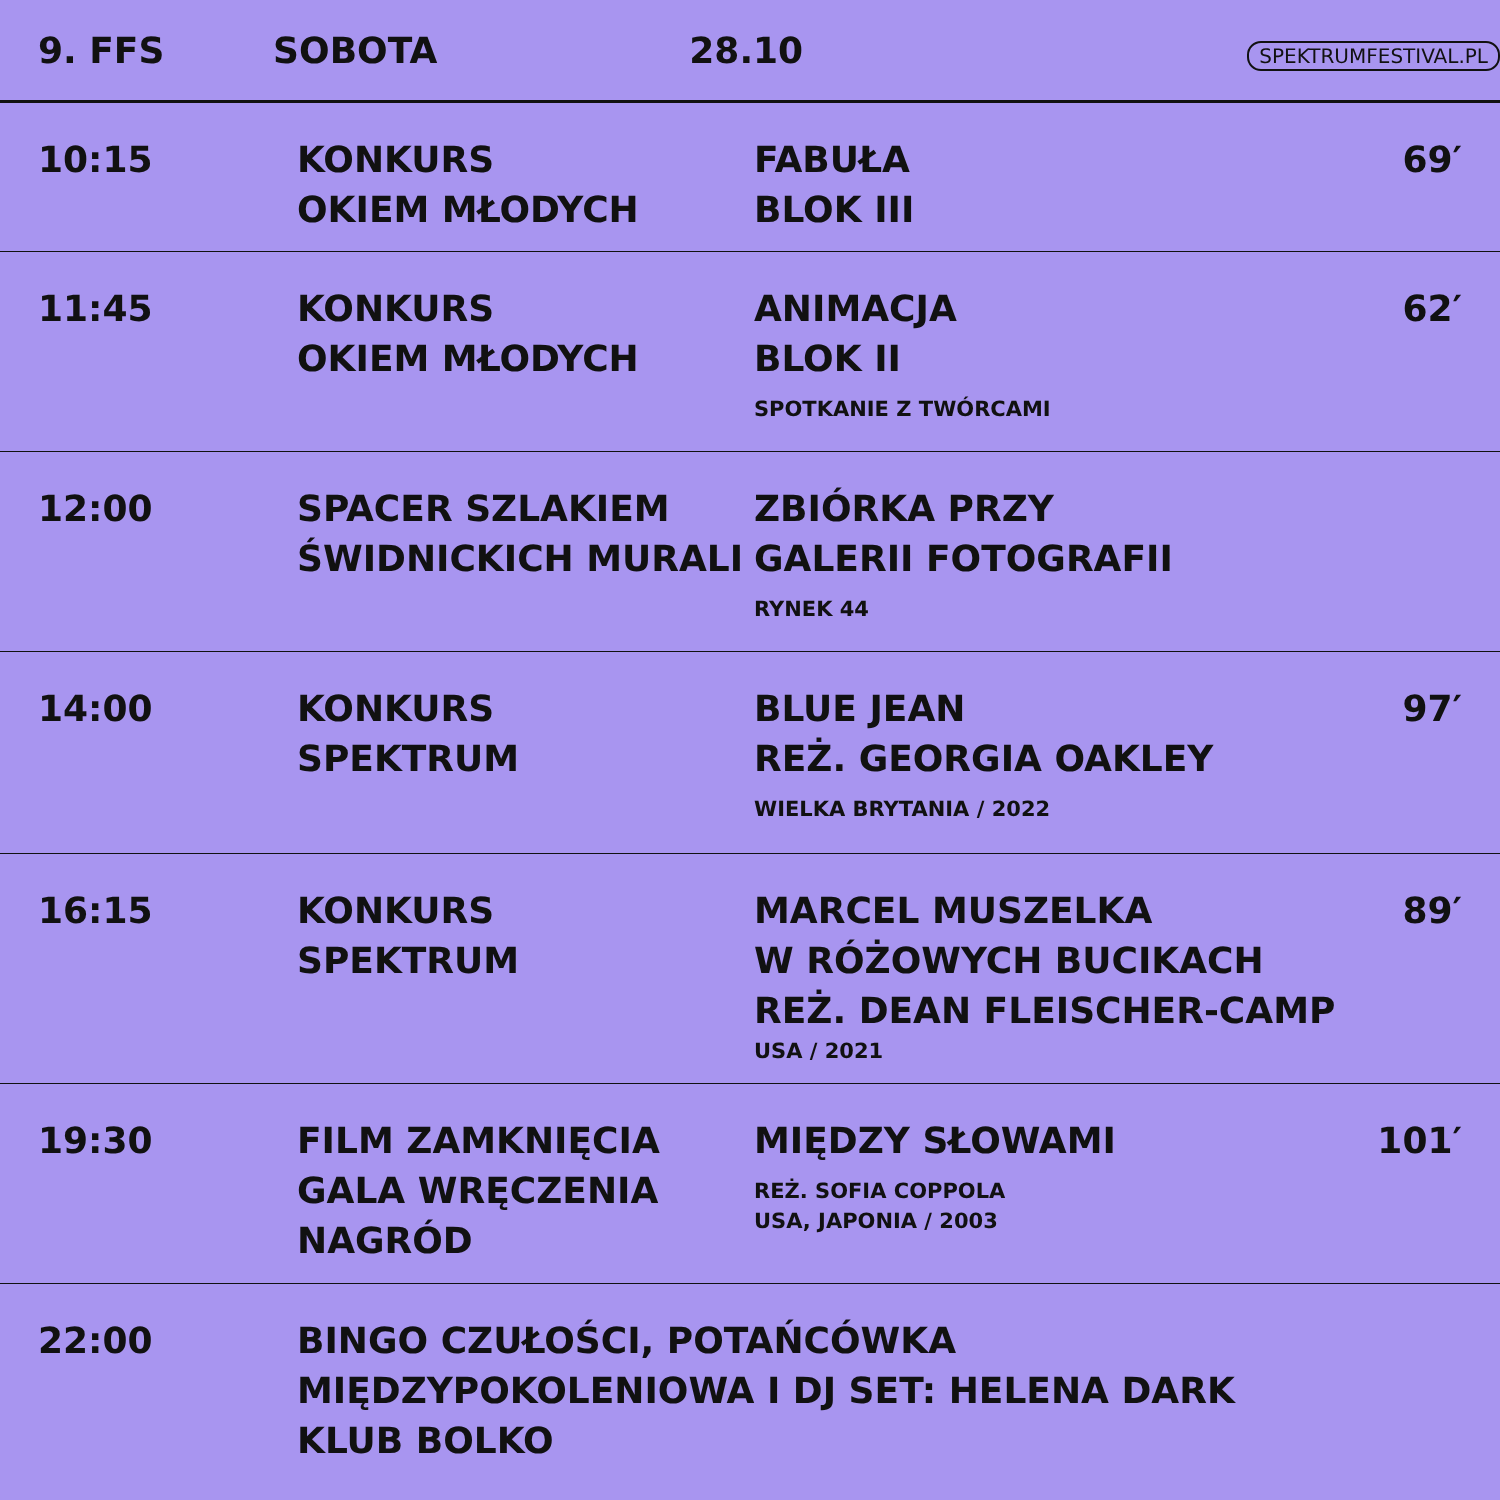9. FFS SOBOTA 28.10
SPEKTRUMFESTIVAL.PL
| 10:15 | KONKURS OKIEM MŁODYCH | FABUŁA BLOK III | 69′ |
| 11:45 | KONKURS OKIEM MŁODYCH | ANIMACJA BLOK II SPOTKANIE Z TWÓRCAMI | 62′ |
| 12:00 | SPACER SZLAKIEM ŚWIDNICKICH MURALI | ZBIÓRKA PRZY GALERII FOTOGRAFII RYNEK 44 | |
| 14:00 | KONKURS SPEKTRUM | BLUE JEAN REŻ. GEORGIA OAKLEY WIELKA BRYTANIA / 2022 | 97′ |
| 16:15 | KONKURS SPEKTRUM | MARCEL MUSZELKA W RÓŻOWYCH BUCIKACH REŻ. DEAN FLEISCHER-CAMP USA / 2021 | 89′ |
| 19:30 | FILM ZAMKNIĘCIA GALA WRĘCZENIA NAGRÓD | MIĘDZY SŁOWAMI REŻ. SOFIA COPPOLA USA, JAPONIA / 2003 | 101′ |
| 22:00 | BINGO CZUŁOŚCI, POTAŃCÓWKA MIĘDZYPOKOLENIOWA I DJ SET: HELENA DARK KLUB BOLKO | | |